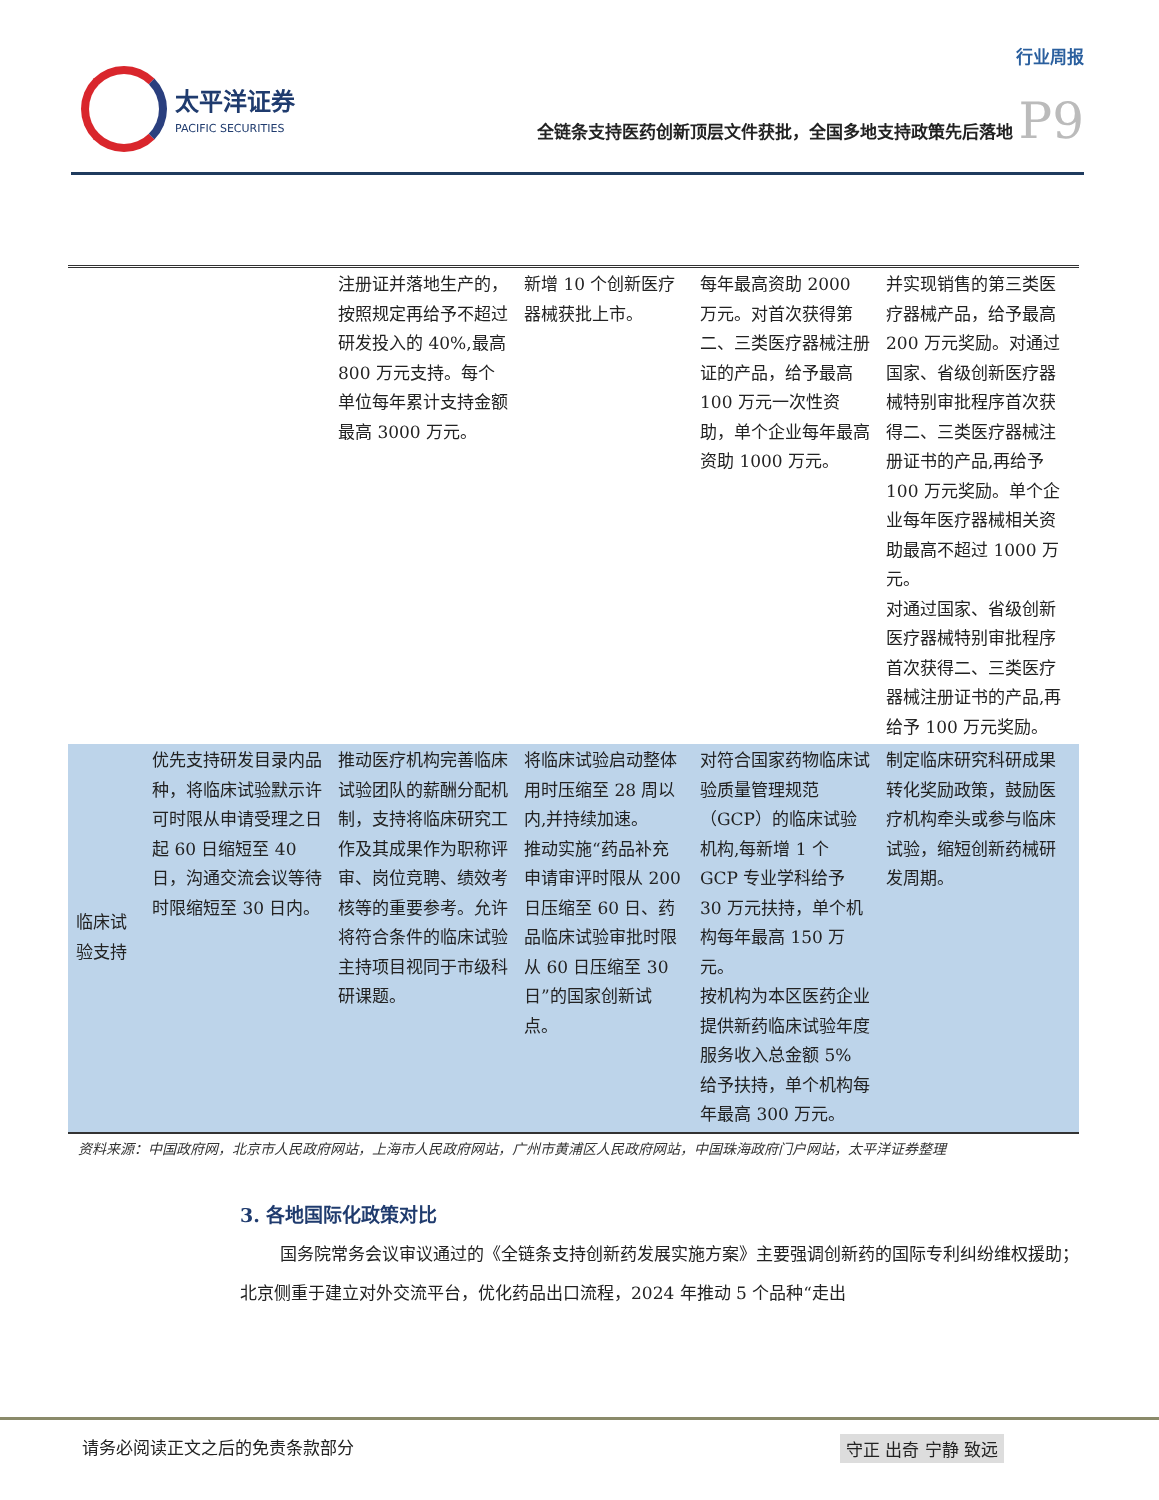太平洋证券
PACIFIC SECURITIES
行业周报
全链条支持医药创新顶层文件获批，全国多地支持政策先后落地 P9
| | | 注册证并落地生产的，按照规定再给予不超过研发投入的 40%,最高 800 万元支持。每个单位每年累计支持金额最高 3000 万元。 | 新增 10 个创新医疗器械获批上市。 | 每年最高资助 2000 万元。对首次获得第二、三类医疗器械注册证的产品，给予最高 100 万元一次性资助，单个企业每年最高资助 1000 万元。 | 并实现销售的第三类医疗器械产品，给予最高 200 万元奖励。对通过国家、省级创新医疗器械特别审批程序首次获得二、三类医疗器械注册证书的产品,再给予 100 万元奖励。单个企业每年医疗器械相关资助最高不超过 1000 万元。 对通过国家、省级创新医疗器械特别审批程序首次获得二、三类医疗器械注册证书的产品,再给予 100 万元奖励。 |
| 临床试验支持 | 优先支持研发目录内品种，将临床试验默示许可时限从申请受理之日起 60 日缩短至 40 日，沟通交流会议等待时限缩短至 30 日内。 | 推动医疗机构完善临床试验团队的薪酬分配机制，支持将临床研究工作及其成果作为职称评审、岗位竞聘、绩效考核等的重要参考。允许将符合条件的临床试验主持项目视同于市级科研课题。 | 将临床试验启动整体用时压缩至 28 周以内,并持续加速。 推动实施“药品补充申请审评时限从 200 日压缩至 60 日、药品临床试验审批时限从 60 日压缩至 30 日”的国家创新试点。 | 对符合国家药物临床试验质量管理规范（GCP）的临床试验机构,每新增 1 个 GCP 专业学科给予 30 万元扶持，单个机构每年最高 150 万元。 按机构为本区医药企业提供新药临床试验年度服务收入总金额 5% 给予扶持，单个机构每年最高 300 万元。 | 制定临床研究科研成果转化奖励政策，鼓励医疗机构牵头或参与临床试验，缩短创新药械研发周期。 |
资料来源：中国政府网，北京市人民政府网站，上海市人民政府网站，广州市黄浦区人民政府网站，中国珠海政府门户网站，太平洋证券整理
3. 各地国际化政策对比
国务院常务会议审议通过的《全链条支持创新药发展实施方案》主要强调创新药的国际专利纠纷维权援助；北京侧重于建立对外交流平台，优化药品出口流程，2024 年推动 5 个品种“走出
请务必阅读正文之后的免责条款部分 守正 出奇 宁静 致远